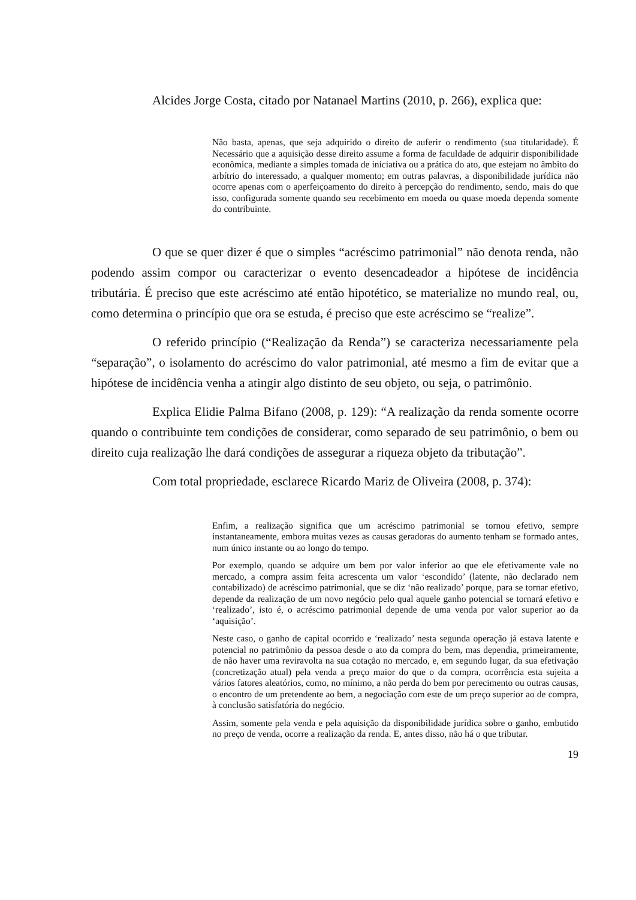Alcides Jorge Costa, citado por Natanael Martins (2010, p. 266), explica que:
Não basta, apenas, que seja adquirido o direito de auferir o rendimento (sua titularidade). É Necessário que a aquisição desse direito assume a forma de faculdade de adquirir disponibilidade econômica, mediante a simples tomada de iniciativa ou a prática do ato, que estejam no âmbito do arbítrio do interessado, a qualquer momento; em outras palavras, a disponibilidade jurídica não ocorre apenas com o aperfeiçoamento do direito à percepção do rendimento, sendo, mais do que isso, configurada somente quando seu recebimento em moeda ou quase moeda dependa somente do contribuinte.
O que se quer dizer é que o simples “acréscimo patrimonial” não denota renda, não podendo assim compor ou caracterizar o evento desencadeador a hipótese de incidência tributária. É preciso que este acréscimo até então hipotético, se materialize no mundo real, ou, como determina o princípio que ora se estuda, é preciso que este acréscimo se “realize”.
O referido princípio (“Realização da Renda”) se caracteriza necessariamente pela “separação”, o isolamento do acréscimo do valor patrimonial, até mesmo a fim de evitar que a hipótese de incidência venha a atingir algo distinto de seu objeto, ou seja, o patrimônio.
Explica Elidie Palma Bifano (2008, p. 129): “A realização da renda somente ocorre quando o contribuinte tem condições de considerar, como separado de seu patrimônio, o bem ou direito cuja realização lhe dará condições de assegurar a riqueza objeto da tributação”.
Com total propriedade, esclarece Ricardo Mariz de Oliveira (2008, p. 374):
Enfim, a realização significa que um acréscimo patrimonial se tornou efetivo, sempre instantaneamente, embora muitas vezes as causas geradoras do aumento tenham se formado antes, num único instante ou ao longo do tempo.
Por exemplo, quando se adquire um bem por valor inferior ao que ele efetivamente vale no mercado, a compra assim feita acrescenta um valor ‘escondido’ (latente, não declarado nem contabilizado) de acréscimo patrimonial, que se diz ‘não realizado’ porque, para se tornar efetivo, depende da realização de um novo negócio pelo qual aquele ganho potencial se tornará efetivo e ‘realizado’, isto é, o acréscimo patrimonial depende de uma venda por valor superior ao da ‘aquisição’.
Neste caso, o ganho de capital ocorrido e ‘realizado’ nesta segunda operação já estava latente e potencial no patrimônio da pessoa desde o ato da compra do bem, mas dependia, primeiramente, de não haver uma reviravolta na sua cotação no mercado, e, em segundo lugar, da sua efetivação (concretização atual) pela venda a preço maior do que o da compra, ocorrência esta sujeita a vários fatores aleatórios, como, no mínimo, a não perda do bem por perecimento ou outras causas, o encontro de um pretendente ao bem, a negociação com este de um preço superior ao de compra, à conclusão satisfatória do negócio.
Assim, somente pela venda e pela aquisição da disponibilidade jurídica sobre o ganho, embutido no preço de venda, ocorre a realização da renda. E, antes disso, não há o que tributar.
19